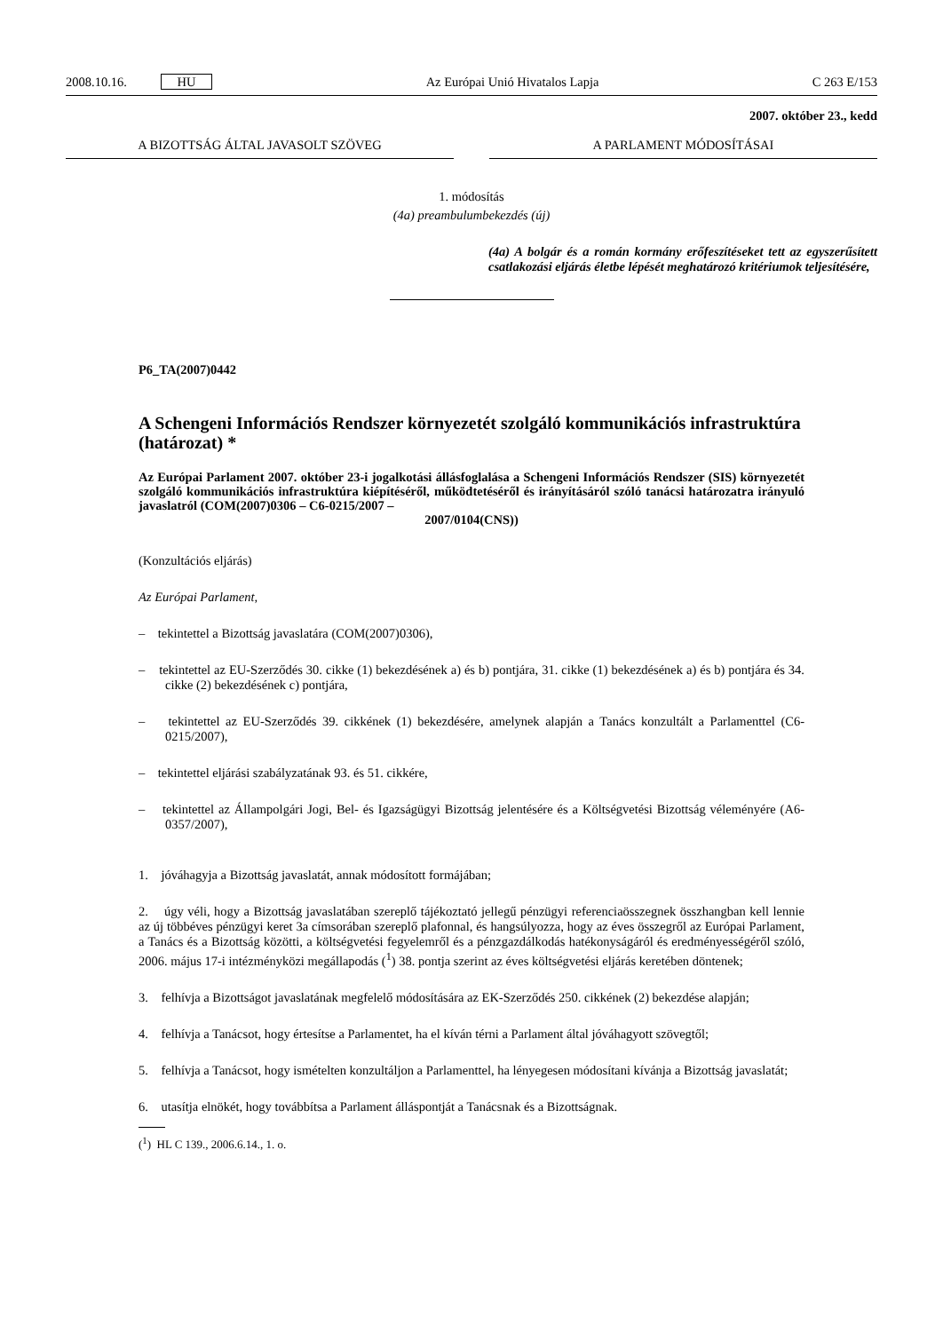2008.10.16. HU Az Európai Unió Hivatalos Lapja C 263 E/153
2007. október 23., kedd
A BIZOTTSÁG ÁLTAL JAVASOLT SZÖVEG A PARLAMENT MÓDOSÍTÁSAI
1. módosítás
(4a) preambulumbekezdés (új)
(4a) A bolgár és a román kormány erőfeszítéseket tett az egyszerűsített csatlakozási eljárás életbe lépését meghatározó kritériumok teljesítésére,
P6_TA(2007)0442
A Schengeni Információs Rendszer környezetét szolgáló kommunikációs infra­struktúra (határozat) *
Az Európai Parlament 2007. október 23-i jogalkotási állásfoglalása a Schengeni Információs Rend­szer (SIS) környezetét szolgáló kommunikációs infrastruktúra kiépítéséről, működtetéséről és irá­nyításáról szóló tanácsi határozatra irányuló javaslatról (COM(2007)0306 – C6-0215/2007 –
2007/0104(CNS))
(Konzultációs eljárás)
Az Európai Parlament,
– tekintettel a Bizottság javaslatára (COM(2007)0306),
– tekintettel az EU-Szerződés 30. cikke (1) bekezdésének a) és b) pontjára, 31. cikke (1) bekezdésének a) és b) pontjára és 34. cikke (2) bekezdésének c) pontjára,
– tekintettel az EU-Szerződés 39. cikkének (1) bekezdésére, amelynek alapján a Tanács konzultált a Parla­menttel (C6-0215/2007),
– tekintettel eljárási szabályzatának 93. és 51. cikkére,
– tekintettel az Állampolgári Jogi, Bel- és Igazságügyi Bizottság jelentésére és a Költségvetési Bizottság véleményére (A6-0357/2007),
1. jóváhagyja a Bizottság javaslatát, annak módosított formájában;
2. úgy véli, hogy a Bizottság javaslatában szereplő tájékoztató jellegű pénzügyi referenciaösszegnek össz­hangban kell lennie az új többéves pénzügyi keret 3a címsorában szereplő plafonnal, és hangsúlyozza, hogy az éves összegről az Európai Parlament, a Tanács és a Bizottság közötti, a költségvetési fegyelemről és a pénzgazdálkodás hatékonyságáról és eredményességéről szóló, 2006. május 17-i intézményközi megállapo­dás (<sup>1</sup>) 38. pontja szerint az éves költségvetési eljárás keretében döntenek;
3. felhívja a Bizottságot javaslatának megfelelő módosítására az EK-Szerződés 250. cikkének (2) bekezdése alapján;
4. felhívja a Tanácsot, hogy értesítse a Parlamentet, ha el kíván térni a Parlament által jóváhagyott szö­vegtől;
5. felhívja a Tanácsot, hogy ismételten konzultáljon a Parlamenttel, ha lényegesen módosítani kívánja a Bizottság javaslatát;
6. utasítja elnökét, hogy továbbítsa a Parlament álláspontját a Tanácsnak és a Bizottságnak.
(<sup>1</sup>) HL C 139., 2006.6.14., 1. o.